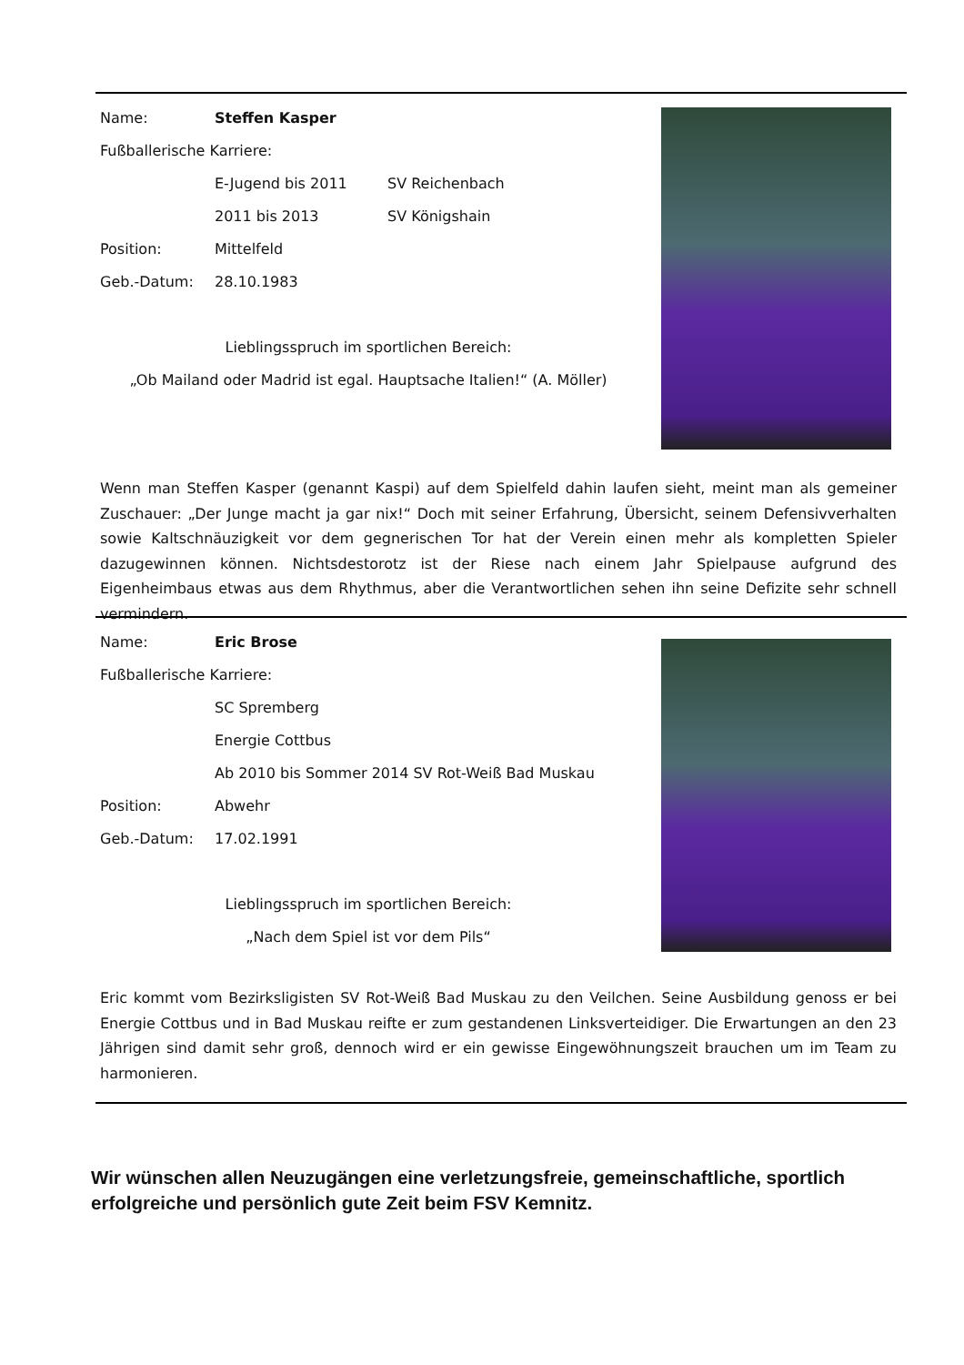Name: Steffen Kasper
Fußballerische Karriere:
E-Jugend bis 2011 SV Reichenbach
2011 bis 2013 SV Königshain
Position: Mittelfeld
Geb.-Datum: 28.10.1983
Lieblingsspruch im sportlichen Bereich:
„Ob Mailand oder Madrid ist egal. Hauptsache Italien!“ (A. Möller)
Wenn man Steffen Kasper (genannt Kaspi) auf dem Spielfeld dahin laufen sieht, meint man als gemeiner Zuschauer: „Der Junge macht ja gar nix!“ Doch mit seiner Erfahrung, Übersicht, seinem Defensivverhalten sowie Kaltschnäuzigkeit vor dem gegnerischen Tor hat der Verein einen mehr als kompletten Spieler dazugewinnen können. Nichtsdestorotz ist der Riese nach einem Jahr Spielpause aufgrund des Eigenheimbaus etwas aus dem Rhythmus, aber die Verantwortlichen sehen ihn seine Defizite sehr schnell vermindern.
Name: Eric Brose
Fußballerische Karriere:
SC Spremberg
Energie Cottbus
Ab 2010 bis Sommer 2014 SV Rot-Weiß Bad Muskau
Position: Abwehr
Geb.-Datum: 17.02.1991
Lieblingsspruch im sportlichen Bereich:
„Nach dem Spiel ist vor dem Pils“
Eric kommt vom Bezirksligisten SV Rot-Weiß Bad Muskau zu den Veilchen. Seine Ausbildung genoss er bei Energie Cottbus und in Bad Muskau reifte er zum gestandenen Linksverteidiger. Die Erwartungen an den 23 Jährigen sind damit sehr groß, dennoch wird er ein gewisse Eingewöhnungszeit brauchen um im Team zu harmonieren.
Wir wünschen allen Neuzugängen eine verletzungsfreie, gemeinschaftliche, sportlich erfolgreiche und persönlich gute Zeit beim FSV Kemnitz.